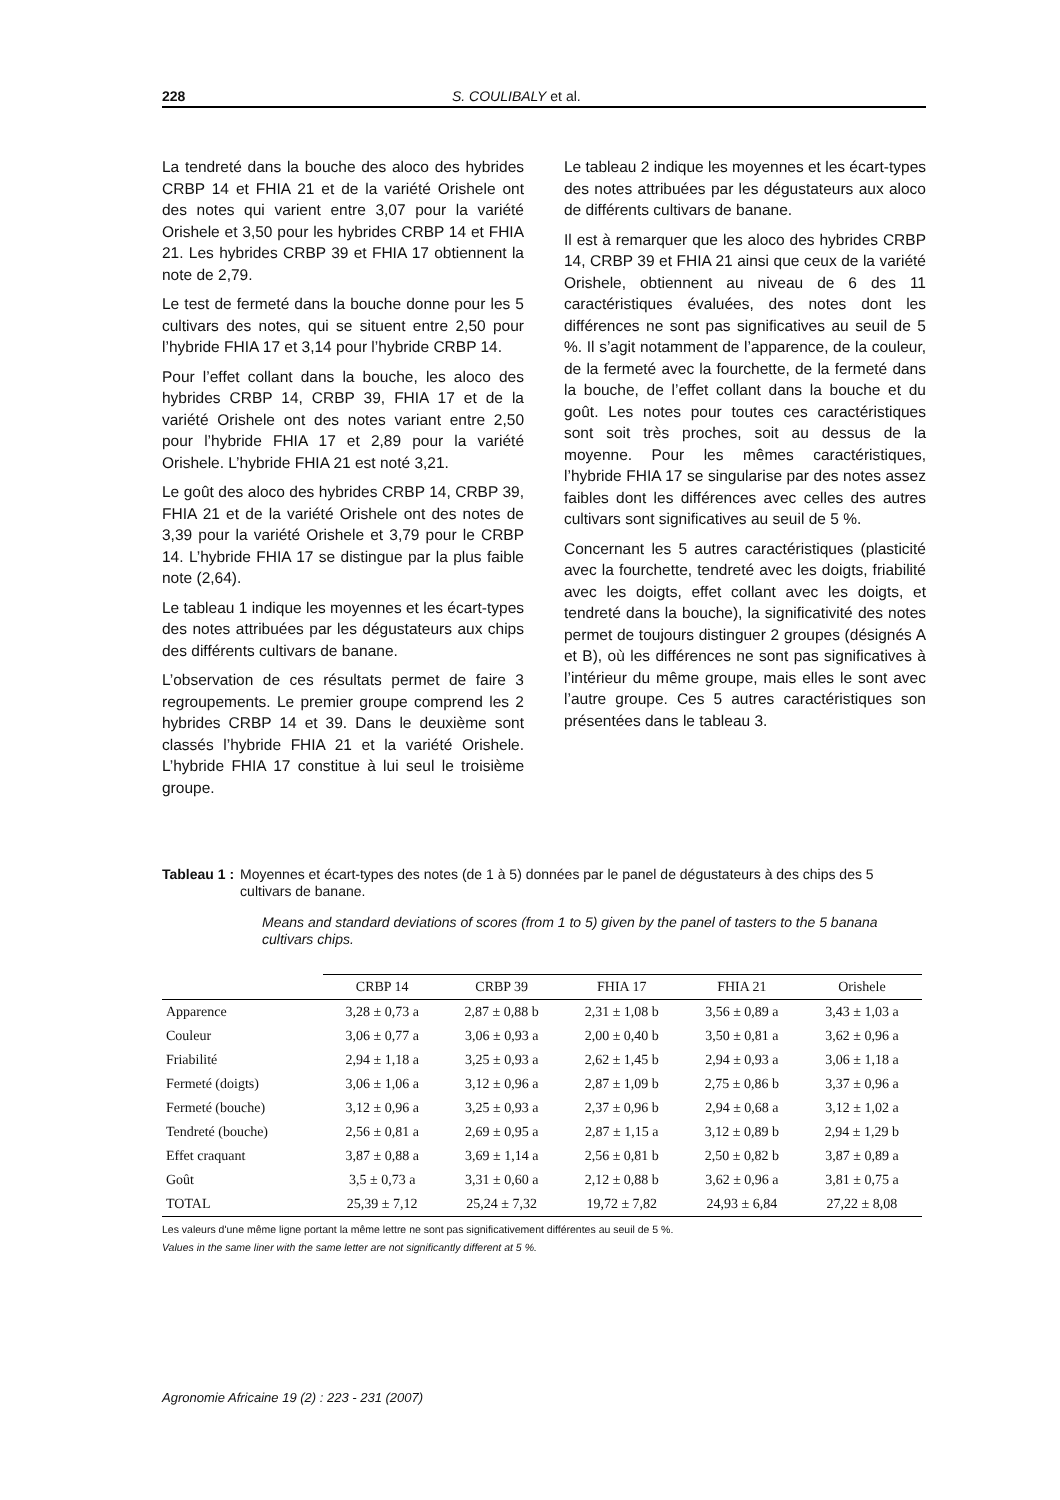228 S. COULIBALY et al.
La tendreté dans la bouche des aloco des hybrides CRBP 14 et FHIA 21 et de la variété Orishele ont des notes qui varient entre 3,07 pour la variété Orishele et 3,50 pour les hybrides CRBP 14 et FHIA 21. Les hybrides CRBP 39 et FHIA 17 obtiennent la note de 2,79.
Le test de fermeté dans la bouche donne pour les 5 cultivars des notes, qui se situent entre 2,50 pour l’hybride FHIA 17 et 3,14 pour l’hybride CRBP 14.
Pour l’effet collant dans la bouche, les aloco des hybrides CRBP 14, CRBP 39, FHIA 17 et de la variété Orishele ont des notes variant entre 2,50 pour l’hybride FHIA 17 et 2,89 pour la variété Orishele. L’hybride FHIA 21 est noté 3,21.
Le goût des aloco des hybrides CRBP 14, CRBP 39, FHIA 21 et de la variété Orishele ont des notes de 3,39 pour la variété Orishele et 3,79 pour le CRBP 14. L’hybride FHIA 17 se distingue par la plus faible note (2,64).
Le tableau 1 indique les moyennes et les écart-types des notes attribuées par les dégustateurs aux chips des différents cultivars de banane.
L’observation de ces résultats permet de faire 3 regroupements. Le premier groupe comprend les 2 hybrides CRBP 14 et 39. Dans le deuxième sont classés l’hybride FHIA 21 et la variété Orishele. L’hybride FHIA 17 constitue à lui seul le troisième groupe.
Le tableau 2 indique les moyennes et les écart-types des notes attribuées par les dégustateurs aux aloco de différents cultivars de banane.
Il est à remarquer que les aloco des hybrides CRBP 14, CRBP 39 et FHIA 21 ainsi que ceux de la variété Orishele, obtiennent au niveau de 6 des 11 caractéristiques évaluées, des notes dont les différences ne sont pas significatives au seuil de 5 %. Il s’agit notamment de l’apparence, de la couleur, de la fermeté avec la fourchette, de la fermeté dans la bouche, de l’effet collant dans la bouche et du goût. Les notes pour toutes ces caractéristiques sont soit très proches, soit au dessus de la moyenne. Pour les mêmes caractéristiques, l’hybride FHIA 17 se singularise par des notes assez faibles dont les différences avec celles des autres cultivars sont significatives au seuil de 5 %.
Concernant les 5 autres caractéristiques (plasticité avec la fourchette, tendreté avec les doigts, friabilité avec les doigts, effet collant avec les doigts, et tendreté dans la bouche), la significativité des notes permet de toujours distinguer 2 groupes (désignés A et B), où les différences ne sont pas significatives à l’intérieur du même groupe, mais elles le sont avec l’autre groupe. Ces 5 autres caractéristiques son présentées dans le tableau 3.
Tableau 1 : Moyennes et écart-types des notes (de 1 à 5) données par le panel de dégustateurs à des chips des 5 cultivars de banane.
Means and standard deviations of scores (from 1 to 5) given by the panel of tasters to the 5 banana cultivars chips.
| | CRBP 14 | CRBP 39 | FHIA 17 | FHIA 21 | Orishele |
| --- | --- | --- | --- | --- | --- |
| Apparence | 3,28 ± 0,73 a | 2,87 ± 0,88 b | 2,31 ± 1,08 b | 3,56 ± 0,89 a | 3,43 ± 1,03 a |
| Couleur | 3,06 ± 0,77 a | 3,06 ± 0,93 a | 2,00 ± 0,40 b | 3,50 ± 0,81 a | 3,62 ± 0,96 a |
| Friabilité | 2,94 ± 1,18 a | 3,25 ± 0,93 a | 2,62 ± 1,45 b | 2,94 ± 0,93 a | 3,06 ± 1,18 a |
| Fermeté (doigts) | 3,06 ± 1,06 a | 3,12 ± 0,96 a | 2,87 ± 1,09 b | 2,75 ± 0,86 b | 3,37 ± 0,96 a |
| Fermeté (bouche) | 3,12 ± 0,96 a | 3,25 ± 0,93 a | 2,37 ± 0,96 b | 2,94 ± 0,68 a | 3,12 ± 1,02 a |
| Tendreté (bouche) | 2,56 ± 0,81 a | 2,69 ± 0,95 a | 2,87 ± 1,15 a | 3,12 ± 0,89 b | 2,94 ± 1,29 b |
| Effet craquant | 3,87 ± 0,88 a | 3,69 ± 1,14 a | 2,56 ± 0,81 b | 2,50 ± 0,82 b | 3,87 ± 0,89 a |
| Goût | 3,5 ± 0,73 a | 3,31 ± 0,60 a | 2,12 ± 0,88 b | 3,62 ± 0,96 a | 3,81 ± 0,75 a |
| TOTAL | 25,39 ± 7,12 | 25,24 ± 7,32 | 19,72 ± 7,82 | 24,93 ± 6,84 | 27,22 ± 8,08 |
Les valeurs d'une même ligne portant la même lettre ne sont pas significativement différentes au seuil de 5 %.
Values in the same liner with the same letter are not significantly different at 5 %.
Agronomie Africaine 19 (2) : 223 - 231 (2007)